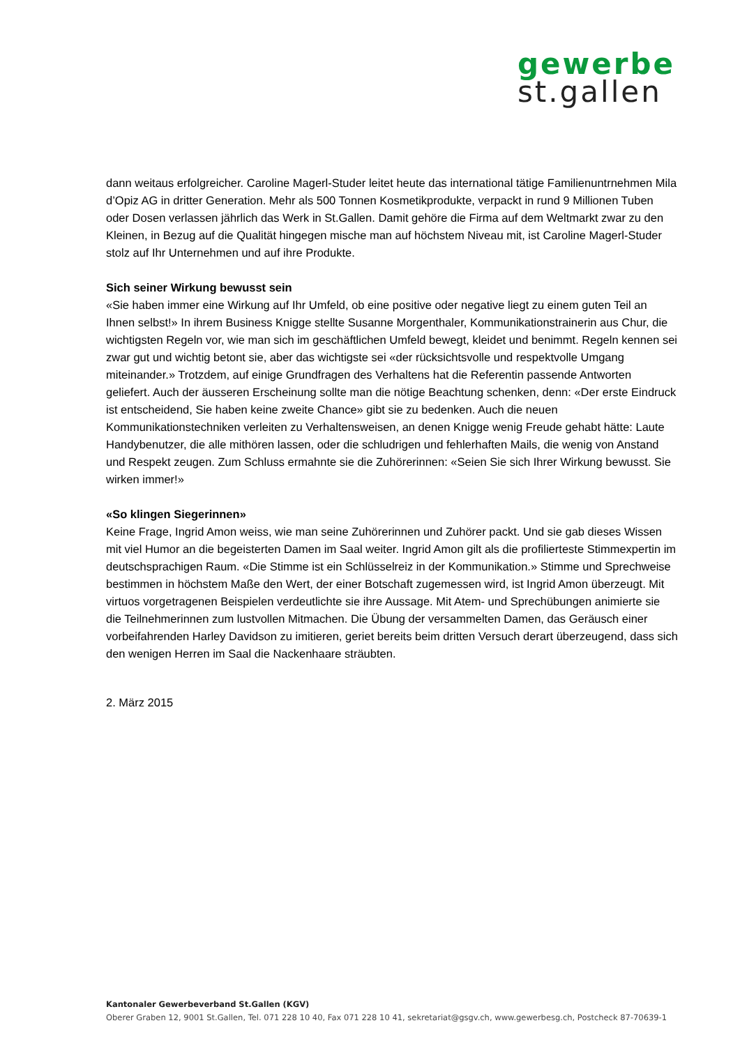gewerbe
st.gallen
dann weitaus erfolgreicher. Caroline Magerl-Studer leitet heute das international tätige Familienuntrnehmen Mila d’Opiz AG in dritter Generation. Mehr als 500 Tonnen Kosmetikprodukte, verpackt in rund 9 Millionen Tuben oder Dosen verlassen jährlich das Werk in St.Gallen. Damit gehöre die Firma auf dem Weltmarkt zwar zu den Kleinen, in Bezug auf die Qualität hingegen mische man auf höchstem Niveau mit, ist Caroline Magerl-Studer stolz auf Ihr Unternehmen und auf ihre Produkte.
Sich seiner Wirkung bewusst sein
«Sie haben immer eine Wirkung auf Ihr Umfeld, ob eine positive oder negative liegt zu einem guten Teil an Ihnen selbst!» In ihrem Business Knigge stellte Susanne Morgenthaler, Kommunikationstrainerin aus Chur, die wichtigsten Regeln vor, wie man sich im geschäftlichen Umfeld bewegt, kleidet und benimmt. Regeln kennen sei zwar gut und wichtig betont sie, aber das wichtigste sei «der rücksichtsvolle und respektvolle Umgang miteinander.» Trotzdem, auf einige Grundfragen des Verhaltens hat die Referentin passende Antworten geliefert. Auch der äusseren Erscheinung sollte man die nötige Beachtung schenken, denn: «Der erste Eindruck ist entscheidend, Sie haben keine zweite Chance» gibt sie zu bedenken. Auch die neuen Kommunikationstechniken verleiten zu Verhaltensweisen, an denen Knigge wenig Freude gehabt hätte: Laute Handybenutzer, die alle mithören lassen, oder die schludrigen und fehlerhaften Mails, die wenig von Anstand und Respekt zeugen. Zum Schluss ermahnte sie die Zuhörerinnen: «Seien Sie sich Ihrer Wirkung bewusst. Sie wirken immer!»
«So klingen Siegerinnen»
Keine Frage, Ingrid Amon weiss, wie man seine Zuhörerinnen und Zuhörer packt. Und sie gab dieses Wissen mit viel Humor an die begeisterten Damen im Saal weiter. Ingrid Amon gilt als die profilierteste Stimmexpertin im deutschsprachigen Raum. «Die Stimme ist ein Schlüsselreiz in der Kommunikation.» Stimme und Sprechweise bestimmen in höchstem Maße den Wert, der einer Botschaft zugemessen wird, ist Ingrid Amon überzeugt. Mit virtuos vorgetragenen Beispielen verdeutlichte sie ihre Aussage. Mit Atem- und Sprechübungen animierte sie die Teilnehmerinnen zum lustvollen Mitmachen. Die Übung der versammelten Damen, das Geräusch einer vorbeifahrenden Harley Davidson zu imitieren, geriet bereits beim dritten Versuch derart überzeugend, dass sich den wenigen Herren im Saal die Nackenhaare sträubten.
2. März 2015
Kantonaler Gewerbeverband St.Gallen (KGV)
Oberer Graben 12, 9001 St.Gallen, Tel. 071 228 10 40, Fax 071 228 10 41, sekretariat@gsgv.ch, www.gewerbesg.ch, Postcheck 87-70639-1